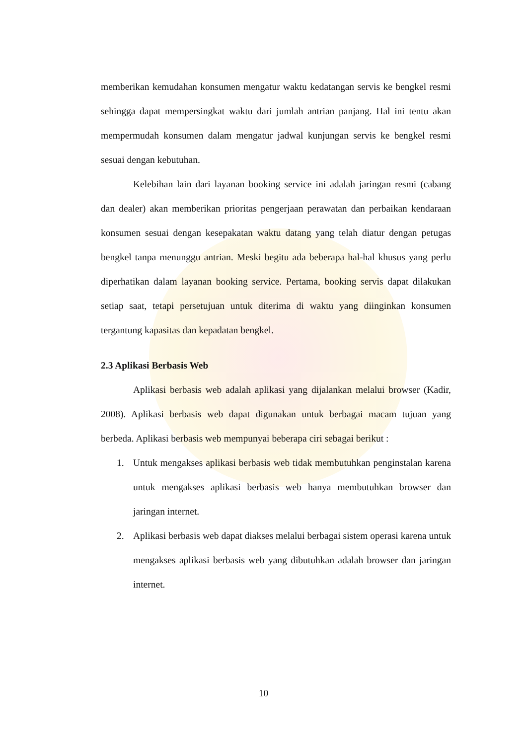memberikan kemudahan konsumen mengatur waktu kedatangan servis ke bengkel resmi sehingga dapat mempersingkat waktu dari jumlah antrian panjang. Hal ini tentu akan mempermudah konsumen dalam mengatur jadwal kunjungan servis ke bengkel resmi sesuai dengan kebutuhan.
Kelebihan lain dari layanan booking service ini adalah jaringan resmi (cabang dan dealer) akan memberikan prioritas pengerjaan perawatan dan perbaikan kendaraan konsumen sesuai dengan kesepakatan waktu datang yang telah diatur dengan petugas bengkel tanpa menunggu antrian. Meski begitu ada beberapa hal-hal khusus yang perlu diperhatikan dalam layanan booking service. Pertama, booking servis dapat dilakukan setiap saat, tetapi persetujuan untuk diterima di waktu yang diinginkan konsumen tergantung kapasitas dan kepadatan bengkel.
2.3 Aplikasi Berbasis Web
Aplikasi berbasis web adalah aplikasi yang dijalankan melalui browser (Kadir, 2008). Aplikasi berbasis web dapat digunakan untuk berbagai macam tujuan yang berbeda. Aplikasi berbasis web mempunyai beberapa ciri sebagai berikut :
1. Untuk mengakses aplikasi berbasis web tidak membutuhkan penginstalan karena untuk mengakses aplikasi berbasis web hanya membutuhkan browser dan jaringan internet.
2. Aplikasi berbasis web dapat diakses melalui berbagai sistem operasi karena untuk mengakses aplikasi berbasis web yang dibutuhkan adalah browser dan jaringan internet.
10